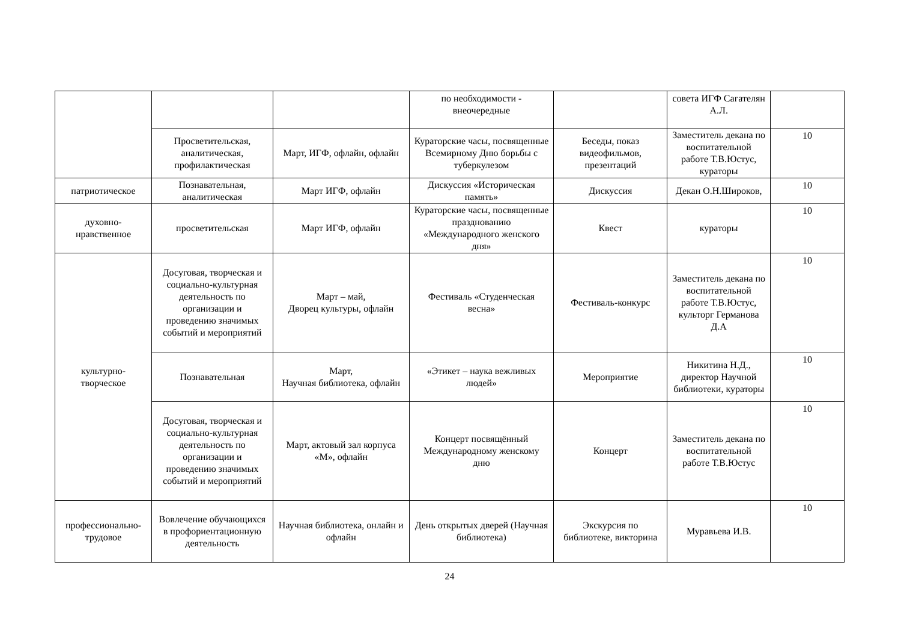| | | | по необходимости - внеочередные | | совета ИГФ Сагателян А.Л. | |
| | Просветительская, аналитическая, профилактическая | Март, ИГФ, офлайн, офлайн | Кураторские часы, посвященные Всемирному Дню борьбы с туберкулезом | Беседы, показ видеофильмов, презентаций | Заместитель декана по воспитательной работе Т.В.Юстус, кураторы | 10 |
| патриотическое | Познавательная, аналитическая | Март ИГФ, офлайн | Дискуссия «Историческая память» | Дискуссия | Декан О.Н.Широков, | 10 |
| духовно-нравственное | просветительская | Март ИГФ, офлайн | Кураторские часы, посвященные празднованию «Международного женского дня» | Квест | кураторы | 10 |
| культурно-творческое | Досуговая, творческая и социально-культурная деятельность по организации и проведению значимых событий и мероприятий | Март – май, Дворец культуры, офлайн | Фестиваль «Студенческая весна» | Фестиваль-конкурс | Заместитель декана по воспитательной работе Т.В.Юстус, культорг Германова Д.А | 10 |
| | Познавательная | Март, Научная библиотека, офлайн | «Этикет – наука вежливых людей» | Мероприятие | Никитина Н.Д., директор Научной библиотеки, кураторы | 10 |
| | Досуговая, творческая и социально-культурная деятельность по организации и проведению значимых событий и мероприятий | Март, актовый зал корпуса «М», офлайн | Концерт посвящённый Международному женскому дню | Концерт | Заместитель декана по воспитательной работе Т.В.Юстус | 10 |
| профессионально-трудовое | Вовлечение обучающихся в профориентационную деятельность | Научная библиотека, онлайн и офлайн | День открытых дверей (Научная библиотека) | Экскурсия по библиотеке, викторина | Муравьева И.В. | 10 |
24